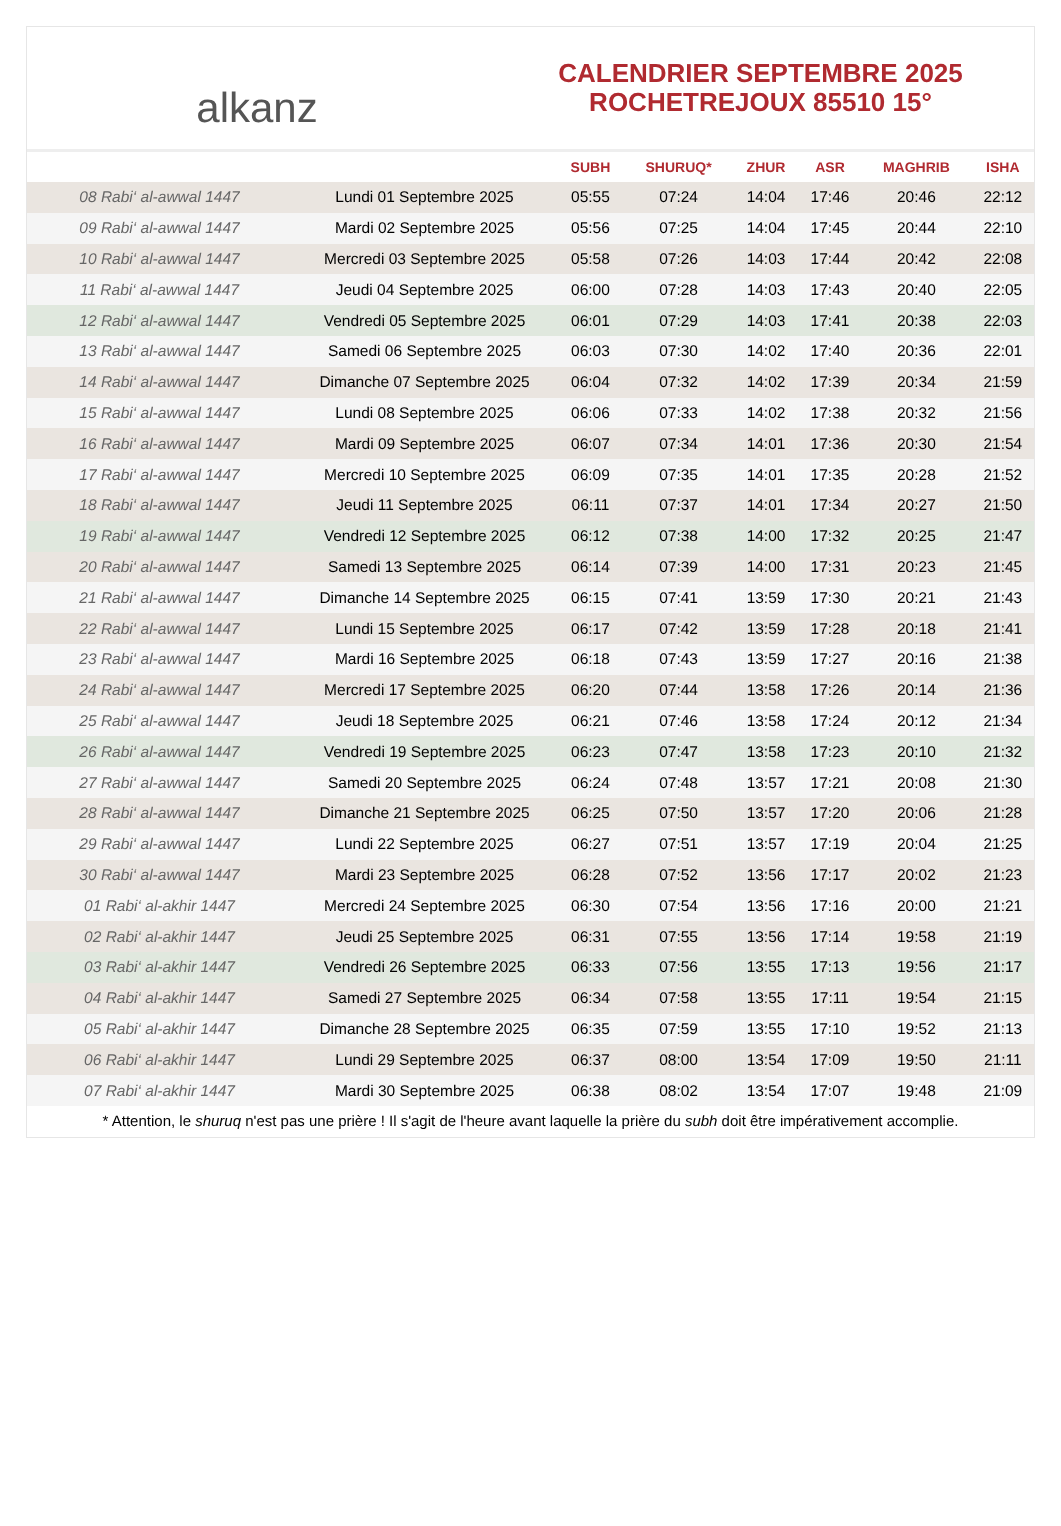alkanz
CALENDRIER SEPTEMBRE 2025
ROCHETREJOUX 85510 15°
| | | SUBH | SHURUQ* | ZHUR | ASR | MAGHRIB | ISHA |
| --- | --- | --- | --- | --- | --- | --- | --- |
| 08 Rabi‘ al-awwal 1447 | Lundi 01 Septembre 2025 | 05:55 | 07:24 | 14:04 | 17:46 | 20:46 | 22:12 |
| 09 Rabi‘ al-awwal 1447 | Mardi 02 Septembre 2025 | 05:56 | 07:25 | 14:04 | 17:45 | 20:44 | 22:10 |
| 10 Rabi‘ al-awwal 1447 | Mercredi 03 Septembre 2025 | 05:58 | 07:26 | 14:03 | 17:44 | 20:42 | 22:08 |
| 11 Rabi‘ al-awwal 1447 | Jeudi 04 Septembre 2025 | 06:00 | 07:28 | 14:03 | 17:43 | 20:40 | 22:05 |
| 12 Rabi‘ al-awwal 1447 | Vendredi 05 Septembre 2025 | 06:01 | 07:29 | 14:03 | 17:41 | 20:38 | 22:03 |
| 13 Rabi‘ al-awwal 1447 | Samedi 06 Septembre 2025 | 06:03 | 07:30 | 14:02 | 17:40 | 20:36 | 22:01 |
| 14 Rabi‘ al-awwal 1447 | Dimanche 07 Septembre 2025 | 06:04 | 07:32 | 14:02 | 17:39 | 20:34 | 21:59 |
| 15 Rabi‘ al-awwal 1447 | Lundi 08 Septembre 2025 | 06:06 | 07:33 | 14:02 | 17:38 | 20:32 | 21:56 |
| 16 Rabi‘ al-awwal 1447 | Mardi 09 Septembre 2025 | 06:07 | 07:34 | 14:01 | 17:36 | 20:30 | 21:54 |
| 17 Rabi‘ al-awwal 1447 | Mercredi 10 Septembre 2025 | 06:09 | 07:35 | 14:01 | 17:35 | 20:28 | 21:52 |
| 18 Rabi‘ al-awwal 1447 | Jeudi 11 Septembre 2025 | 06:11 | 07:37 | 14:01 | 17:34 | 20:27 | 21:50 |
| 19 Rabi‘ al-awwal 1447 | Vendredi 12 Septembre 2025 | 06:12 | 07:38 | 14:00 | 17:32 | 20:25 | 21:47 |
| 20 Rabi‘ al-awwal 1447 | Samedi 13 Septembre 2025 | 06:14 | 07:39 | 14:00 | 17:31 | 20:23 | 21:45 |
| 21 Rabi‘ al-awwal 1447 | Dimanche 14 Septembre 2025 | 06:15 | 07:41 | 13:59 | 17:30 | 20:21 | 21:43 |
| 22 Rabi‘ al-awwal 1447 | Lundi 15 Septembre 2025 | 06:17 | 07:42 | 13:59 | 17:28 | 20:18 | 21:41 |
| 23 Rabi‘ al-awwal 1447 | Mardi 16 Septembre 2025 | 06:18 | 07:43 | 13:59 | 17:27 | 20:16 | 21:38 |
| 24 Rabi‘ al-awwal 1447 | Mercredi 17 Septembre 2025 | 06:20 | 07:44 | 13:58 | 17:26 | 20:14 | 21:36 |
| 25 Rabi‘ al-awwal 1447 | Jeudi 18 Septembre 2025 | 06:21 | 07:46 | 13:58 | 17:24 | 20:12 | 21:34 |
| 26 Rabi‘ al-awwal 1447 | Vendredi 19 Septembre 2025 | 06:23 | 07:47 | 13:58 | 17:23 | 20:10 | 21:32 |
| 27 Rabi‘ al-awwal 1447 | Samedi 20 Septembre 2025 | 06:24 | 07:48 | 13:57 | 17:21 | 20:08 | 21:30 |
| 28 Rabi‘ al-awwal 1447 | Dimanche 21 Septembre 2025 | 06:25 | 07:50 | 13:57 | 17:20 | 20:06 | 21:28 |
| 29 Rabi‘ al-awwal 1447 | Lundi 22 Septembre 2025 | 06:27 | 07:51 | 13:57 | 17:19 | 20:04 | 21:25 |
| 30 Rabi‘ al-awwal 1447 | Mardi 23 Septembre 2025 | 06:28 | 07:52 | 13:56 | 17:17 | 20:02 | 21:23 |
| 01 Rabi‘ al-akhir 1447 | Mercredi 24 Septembre 2025 | 06:30 | 07:54 | 13:56 | 17:16 | 20:00 | 21:21 |
| 02 Rabi‘ al-akhir 1447 | Jeudi 25 Septembre 2025 | 06:31 | 07:55 | 13:56 | 17:14 | 19:58 | 21:19 |
| 03 Rabi‘ al-akhir 1447 | Vendredi 26 Septembre 2025 | 06:33 | 07:56 | 13:55 | 17:13 | 19:56 | 21:17 |
| 04 Rabi‘ al-akhir 1447 | Samedi 27 Septembre 2025 | 06:34 | 07:58 | 13:55 | 17:11 | 19:54 | 21:15 |
| 05 Rabi‘ al-akhir 1447 | Dimanche 28 Septembre 2025 | 06:35 | 07:59 | 13:55 | 17:10 | 19:52 | 21:13 |
| 06 Rabi‘ al-akhir 1447 | Lundi 29 Septembre 2025 | 06:37 | 08:00 | 13:54 | 17:09 | 19:50 | 21:11 |
| 07 Rabi‘ al-akhir 1447 | Mardi 30 Septembre 2025 | 06:38 | 08:02 | 13:54 | 17:07 | 19:48 | 21:09 |
* Attention, le shuruq n'est pas une prière ! Il s'agit de l'heure avant laquelle la prière du subh doit être impérativement accomplie.